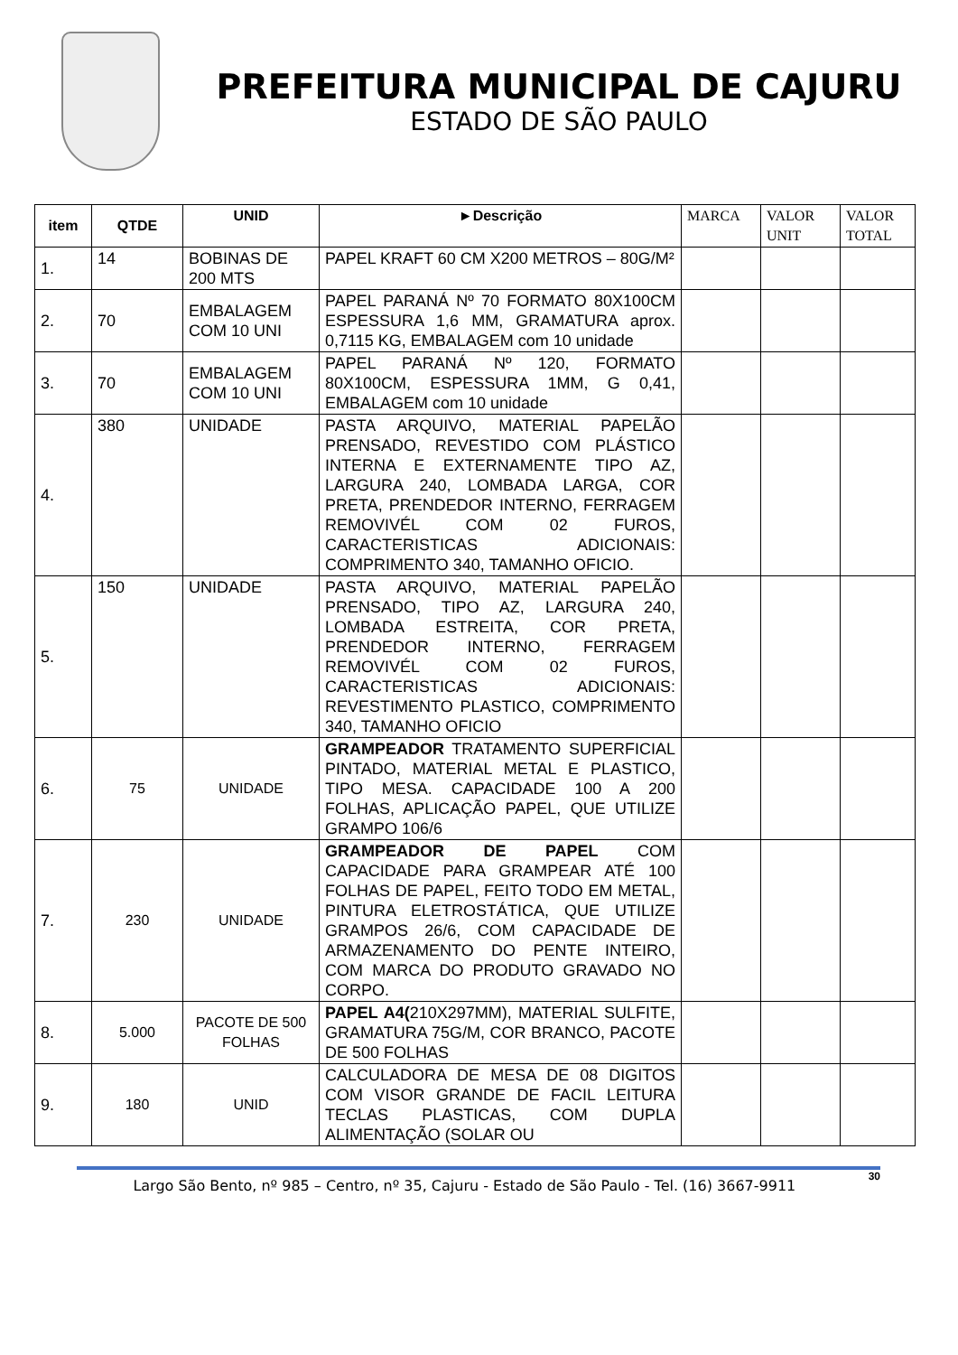PREFEITURA MUNICIPAL DE CAJURU
ESTADO DE SÃO PAULO
| item | QTDE | UNID | ►Descrição | MARCA | VALOR UNIT | VALOR TOTAL |
| --- | --- | --- | --- | --- | --- | --- |
| 1. | 14 | BOBINAS DE 200 MTS | PAPEL KRAFT 60 CM X200 METROS – 80G/M² | | | |
| 2. | 70 | EMBALAGEM COM 10 UNI | PAPEL PARANÁ Nº 70 FORMATO 80X100CM ESPESSURA 1,6 MM, GRAMATURA aprox. 0,7115 KG, EMBALAGEM com 10 unidade | | | |
| 3. | 70 | EMBALAGEM COM 10 UNI | PAPEL PARANÁ Nº 120, FORMATO 80X100CM, ESPESSURA 1MM, G 0,41, EMBALAGEM com 10 unidade | | | |
| 4. | 380 | UNIDADE | PASTA ARQUIVO, MATERIAL PAPELÃO PRENSADO, REVESTIDO COM PLÁSTICO INTERNA E EXTERNAMENTE TIPO AZ, LARGURA 240, LOMBADA LARGA, COR PRETA, PRENDEDOR INTERNO, FERRAGEM REMOVIVÉL COM 02 FUROS, CARACTERISTICAS ADICIONAIS: COMPRIMENTO 340, TAMANHO OFICIO. | | | |
| 5. | 150 | UNIDADE | PASTA ARQUIVO, MATERIAL PAPELÃO PRENSADO, TIPO AZ, LARGURA 240, LOMBADA ESTREITA, COR PRETA, PRENDEDOR INTERNO, FERRAGEM REMOVIVÉL COM 02 FUROS, CARACTERISTICAS ADICIONAIS: REVESTIMENTO PLASTICO, COMPRIMENTO 340, TAMANHO OFICIO | | | |
| 6. | 75 | UNIDADE | GRAMPEADOR TRATAMENTO SUPERFICIAL PINTADO, MATERIAL METAL E PLASTICO, TIPO MESA. CAPACIDADE 100 A 200 FOLHAS, APLICAÇÃO PAPEL, QUE UTILIZE GRAMPO 106/6 | | | |
| 7. | 230 | UNIDADE | GRAMPEADOR DE PAPEL COM CAPACIDADE PARA GRAMPEAR ATÉ 100 FOLHAS DE PAPEL, FEITO TODO EM METAL, PINTURA ELETROSTÁTICA, QUE UTILIZE GRAMPOS 26/6, COM CAPACIDADE DE ARMAZENAMENTO DO PENTE INTEIRO, COM MARCA DO PRODUTO GRAVADO NO CORPO. | | | |
| 8. | 5.000 | PACOTE DE 500 FOLHAS | PAPEL A4( 210X297MM), MATERIAL SULFITE, GRAMATURA 75G/M, COR BRANCO, PACOTE DE 500 FOLHAS | | | |
| 9. | 180 | UNID | CALCULADORA DE MESA DE 08 DIGITOS COM VISOR GRANDE DE FACIL LEITURA TECLAS PLASTICAS, COM DUPLA ALIMENTAÇÃO (SOLAR OU | | | |
Largo São Bento, nº 985 – Centro, nº 35, Cajuru - Estado de São Paulo - Tel. (16) 3667-9911 30